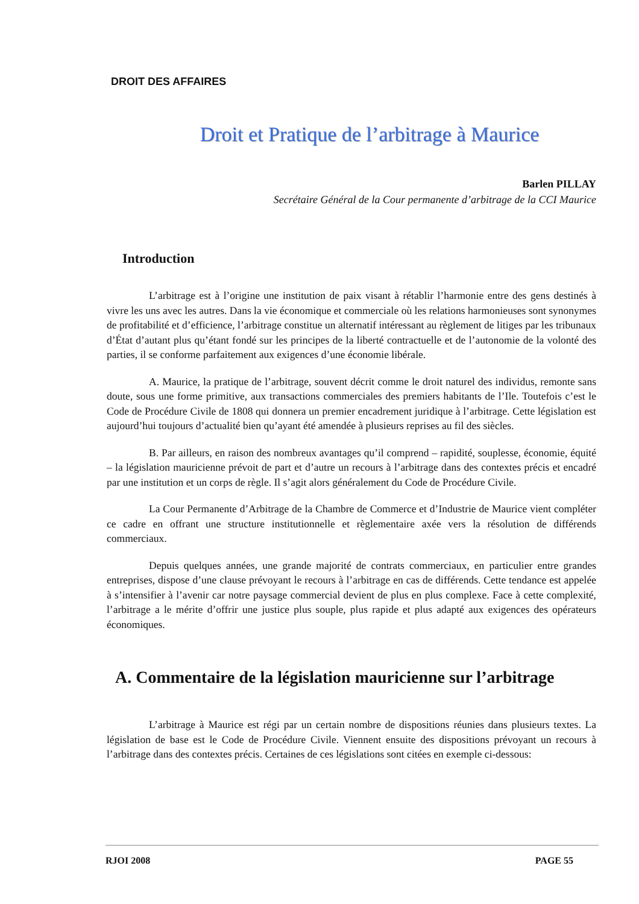DROIT DES AFFAIRES
Droit et Pratique de l’arbitrage à Maurice
Barlen PILLAY
Secrétaire Général de la Cour permanente d’arbitrage de la CCI Maurice
Introduction
L’arbitrage est à l’origine une institution de paix visant à rétablir l’harmonie entre des gens destinés à vivre les uns avec les autres. Dans la vie économique et commerciale où les relations harmonieuses sont synonymes de profitabilité et d’efficience, l’arbitrage constitue un alternatif intéressant au règlement de litiges par les tribunaux d’État d’autant plus qu’étant fondé sur les principes de la liberté contractuelle et de l’autonomie de la volonté des parties, il se conforme parfaitement aux exigences d’une économie libérale.
A. Maurice, la pratique de l’arbitrage, souvent décrit comme le droit naturel des individus, remonte sans doute, sous une forme primitive, aux transactions commerciales des premiers habitants de l’Ile. Toutefois c’est le Code de Procédure Civile de 1808 qui donnera un premier encadrement juridique à l’arbitrage. Cette législation est aujourd’hui toujours d’actualité bien qu’ayant été amendée à plusieurs reprises au fil des siècles.
B. Par ailleurs, en raison des nombreux avantages qu’il comprend – rapidité, souplesse, économie, équité – la législation mauricienne prévoit de part et d’autre un recours à l’arbitrage dans des contextes précis et encadré par une institution et un corps de règle. Il s’agit alors généralement du Code de Procédure Civile.
La Cour Permanente d’Arbitrage de la Chambre de Commerce et d’Industrie de Maurice vient compléter ce cadre en offrant une structure institutionnelle et règlementaire axée vers la résolution de différends commerciaux.
Depuis quelques années, une grande majorité de contrats commerciaux, en particulier entre grandes entreprises, dispose d’une clause prévoyant le recours à l’arbitrage en cas de différends. Cette tendance est appelée à s’intensifier à l’avenir car notre paysage commercial devient de plus en plus complexe. Face à cette complexité, l’arbitrage a le mérite d’offrir une justice plus souple, plus rapide et plus adapté aux exigences des opérateurs économiques.
A. Commentaire de la législation mauricienne sur l’arbitrage
L’arbitrage à Maurice est régi par un certain nombre de dispositions réunies dans plusieurs textes. La législation de base est le Code de Procédure Civile. Viennent ensuite des dispositions prévoyant un recours à l’arbitrage dans des contextes précis. Certaines de ces législations sont citées en exemple ci-dessous:
RJOI 2008 PAGE 55